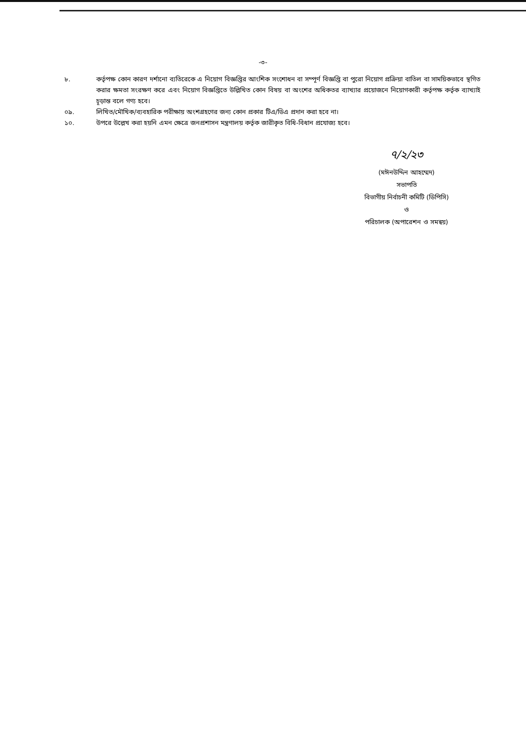-৩-
৮. কর্তৃপক্ষ কোন কারণ দর্শানো ব্যতিরেকে এ নিয়োগ বিজ্ঞপ্তির আংশিক সংশোধন বা সম্পূর্ণ বিজ্ঞপ্তি বা পুরো নিয়োগ প্রক্রিয়া বাতিল বা সাময়িকভাবে স্থগিত করার ক্ষমতা সংরক্ষণ করে এবং নিয়োগ বিজ্ঞপ্তিতে উল্লিখিত কোন বিষয় বা অংশের অধিকতর ব্যাখ্যার প্রয়োজনে নিয়োগকারী কর্তৃপক্ষ কর্তৃক ব্যাখ্যাই চূড়ান্ত বলে গণ্য হবে।
০৯. লিখিত/মৌখিক/ব্যবহারিক পরীক্ষায় অংশগ্রহণের জন্য কোন প্রকার টিএ/ডিএ প্রদান করা হবে না।
১০. উপরে উল্লেখ করা হয়নি এমন ক্ষেত্রে জনপ্রশাসন মন্ত্রণালয় কর্তৃক জারীকৃত বিধি-বিধান প্রযোজ্য হবে।
৭/২/২৩
(মঈনউদ্দিন আহম্মেদ)
সভাপতি
বিভাগীয় নির্বাচনী কমিটি (ডিপিসি)
ও
পরিচালক (অপারেশন ও সমন্বয়)